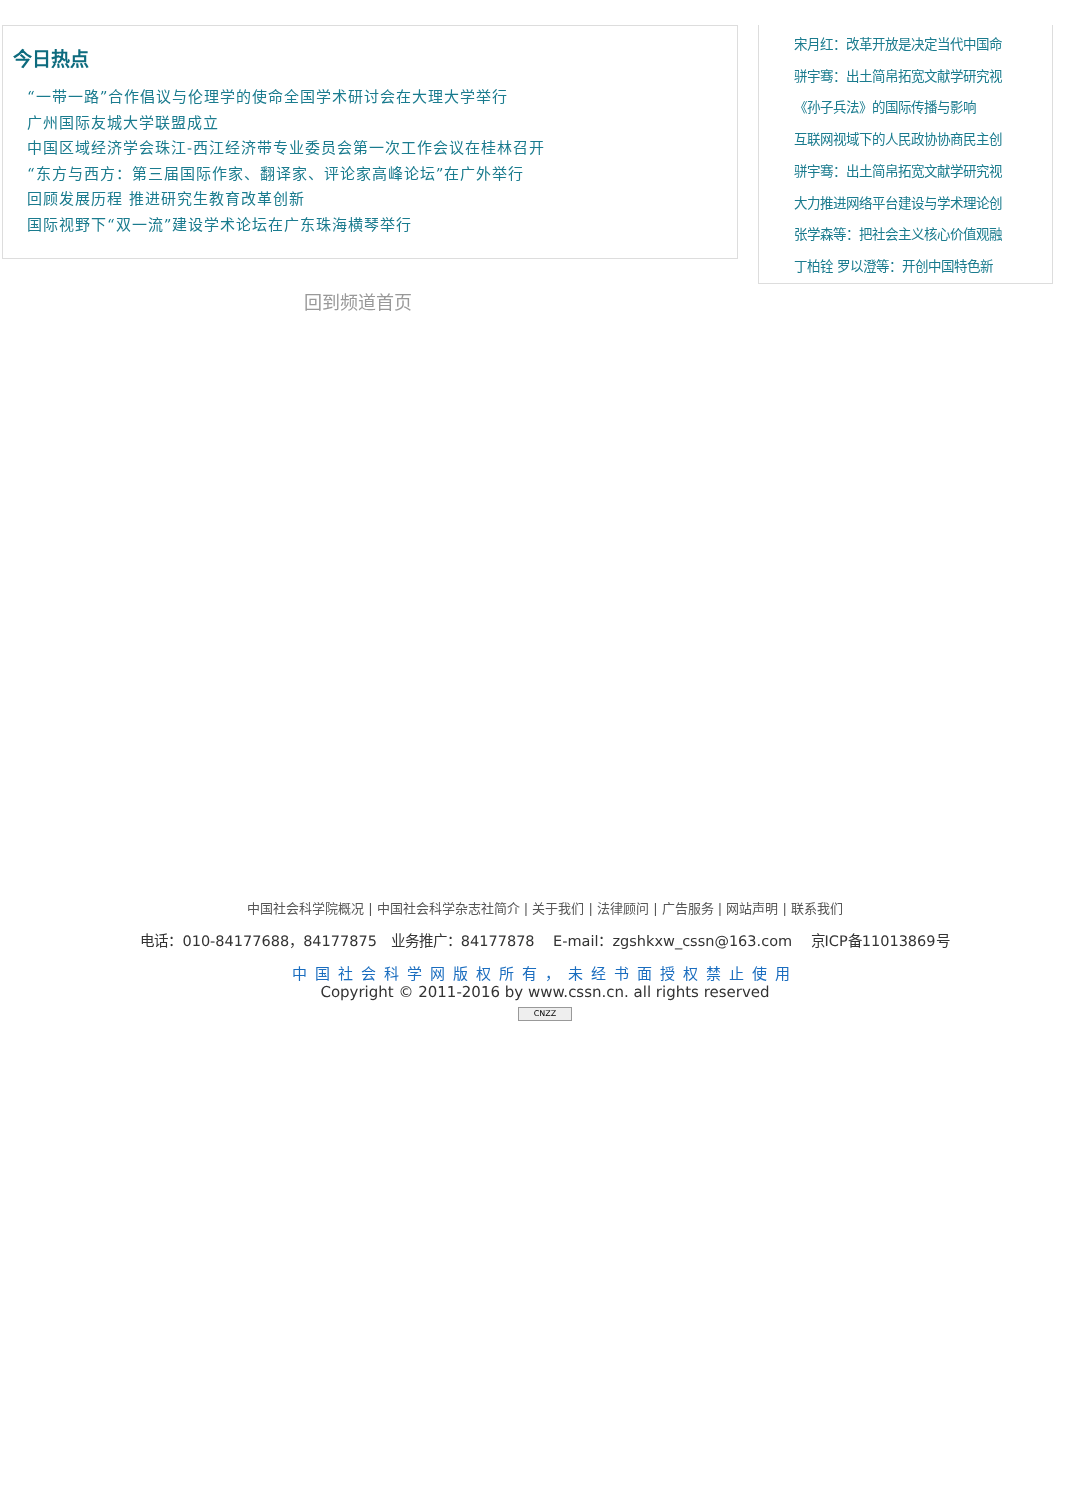今日热点
“一带一路”合作倡议与伦理学的使命全国学术研讨会在大理大学举行
广州国际友城大学联盟成立
中国区域经济学会珠江-西江经济带专业委员会第一次工作会议在桂林召开
“东方与西方：第三届国际作家、翻译家、评论家高峰论坛”在广外举行
回顾发展历程 推进研究生教育改革创新
国际视野下“双一流”建设学术论坛在广东珠海横琴举行
宋月红：改革开放是决定当代中国命
骈宇骞：出土简帛拓宽文献学研究视
《孙子兵法》的国际传播与影响
互联网视域下的人民政协协商民主创
骈宇骞：出土简帛拓宽文献学研究视
大力推进网络平台建设与学术理论创
张学森等：把社会主义核心价值观融
丁柏铨 罗以澄等：开创中国特色新
回到频道首页
中国社会科学院概况 | 中国社会科学杂志社简介 | 关于我们 | 法律顾问 | 广告服务 | 网站声明 | 联系我们
电话：010-84177688，84177875 业务推广：84177878 E-mail：zgshkxw_cssn@163.com 京ICP备11013869号
中国社会科学网版权所有，未经书面授权禁止使用
Copyright © 2011-2016 by www.cssn.cn. all rights reserved
CNZZ